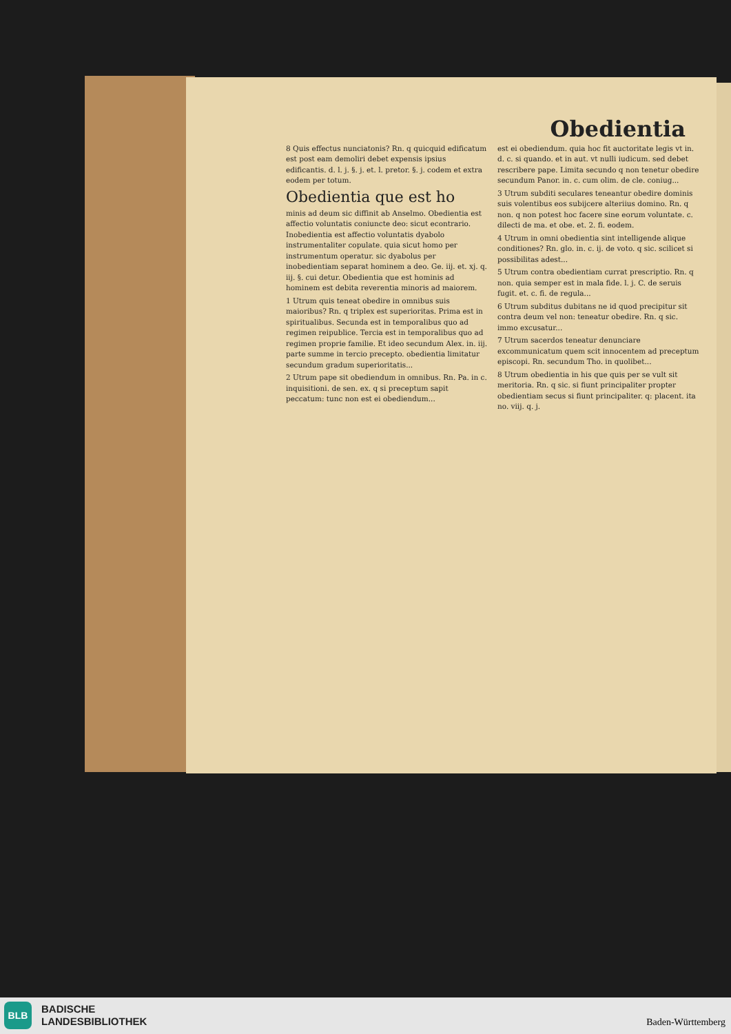Obedientia
8 Quis effectus nunciatonis? Rn. q quicquid edificatum est post eam demoliri debet expensis ipsius edificantis. d. l. j. §. j. et. l. pretor. §. j. codem et extra eodem per totum.
Obedientia que est ho
minis ad deum sic diffinit ab Anselmo. Obedientia est affectio voluntatis coniuncte deo: sicut econtrario. Inobedientia est affectio voluntatis dyabolo instrumentaliter copulate. quia sicut homo per instrumentum operatur. sic dyabolus per inobedientiam separat hominem a deo. Ge. iij. et. xj. q. iij. §. cui detur. Obedientia que est hominis ad hominem est debita reverentia minoris ad maiorem.
1 Utrum quis teneat obedire in omnibus suis maioribus? Rn. q triplex est superioritas. Prima est in spiritualibus. Secunda est in temporalibus quo ad regimen reipublice. Tercia est in temporalibus quo ad regimen proprie familie. Et ideo secundum Alex. in. iij. parte summe in tercio precepto. obedientia limitatur secundum gradum superioritatis...
2 Utrum pape sit obediendum in omnibus. Rn. Pa. in c. inquisitioni. de sen. ex. q si preceptum sapit peccatum: tunc non est ei obediendum...
est ei obediendum. quia hoc fit auctoritate legis vt in. d. c. si quando. et in aut. vt nulli iudicum. sed debet rescribere pape. Limita secundo q non tenetur obedire secundum Panor. in. c. cum olim. de cle. coniug...
3 Utrum subditi seculares teneantur obedire dominis suis volentibus eos subijcere alteriius domino. Rn. q non. q non potest hoc facere sine eorum voluntate. c. dilecti de ma. et obe. et. 2. fi. eodem.
4 Utrum in omni obedientia sint intelligende alique conditiones? Rn. glo. in. c. ij. de voto. q sic. scilicet si possibilitas adest...
5 Utrum contra obedientiam currat prescriptio. Rn. q non. quia semper est in mala fide. l. j. C. de seruis fugit. et. c. fi. de regula...
6 Utrum subditus dubitans ne id quod precipitur sit contra deum vel non: teneatur obedire. Rn. q sic. immo excusatur...
7 Utrum sacerdos teneatur denunciare excommunicatum quem scit innocentem ad preceptum episcopi. Rn. secundum Tho. in quolibet...
8 Utrum obedientia in his que quis per se vult sit meritoria. Rn. q sic. si fiunt principaliter propter obedientiam secus si fiunt principaliter. q: placent. ita no. viij. q. j.
BLB
BADISCHE
LANDESBIBLIOTHEK
Baden-Württemberg